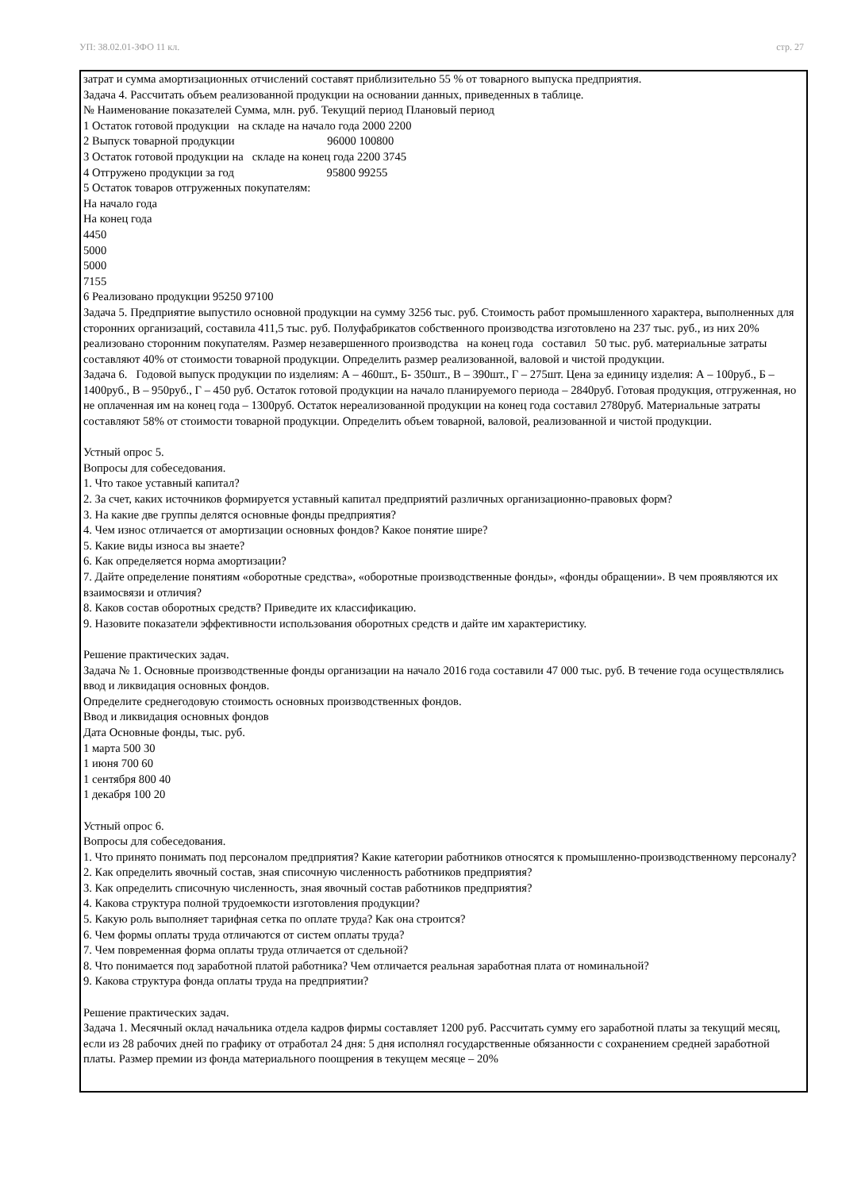УП: 38.02.01-ЗФО 11 кл. стр. 27
затрат и сумма амортизационных отчислений составят приблизительно 55 % от товарного выпуска предприятия.
Задача 4. Рассчитать объем реализованной продукции на основании данных, приведенных в таблице.
№ Наименование показателей Сумма, млн. руб. Текущий период Плановый период
1 Остаток готовой продукции на складе на начало года 2000 2200
2 Выпуск товарной продукции 96000 100800
3 Остаток готовой продукции на складе на конец года 2200 3745
4 Отгружено продукции за год 95800 99255
5 Остаток товаров отгруженных покупателям:
На начало года
На конец года
4450
5000
5000
7155
6 Реализовано продукции 95250 97100
Задача 5. Предприятие выпустило основной продукции на сумму 3256 тыс. руб. Стоимость работ промышленного характера, выполненных для сторонних организаций, составила 411,5 тыс. руб. Полуфабрикатов собственного производства изготовлено на 237 тыс. руб., из них 20% реализовано сторонним покупателям. Размер незавершенного производства на конец года составил 50 тыс. руб. материальные затраты составляют 40% от стоимости товарной продукции. Определить размер реализованной, валовой и чистой продукции.
Задача 6. Годовой выпуск продукции по изделиям: А – 460шт., Б- 350шт., В – 390шт., Г – 275шт. Цена за единицу изделия: А – 100руб., Б – 1400руб., В – 950руб., Г – 450 руб. Остаток готовой продукции на начало планируемого периода – 2840руб. Готовая продукция, отгруженная, но не оплаченная им на конец года – 1300руб. Остаток нереализованной продукции на конец года составил 2780руб. Материальные затраты составляют 58% от стоимости товарной продукции. Определить объем товарной, валовой, реализованной и чистой продукции.
Устный опрос 5.
Вопросы для собеседования.
1. Что такое уставный капитал?
2. За счет, каких источников формируется уставный капитал предприятий различных организационно-правовых форм?
3. На какие две группы делятся основные фонды предприятия?
4. Чем износ отличается от амортизации основных фондов? Какое понятие шире?
5. Какие виды износа вы знаете?
6. Как определяется норма амортизации?
7. Дайте определение понятиям «оборотные средства», «оборотные производственные фонды», «фонды обращении». В чем проявляются их взаимосвязи и отличия?
8. Каков состав оборотных средств? Приведите их классификацию.
9. Назовите показатели эффективности использования оборотных средств и дайте им характеристику.
Решение практических задач.
Задача № 1. Основные производственные фонды организации на начало 2016 года составили 47 000 тыс. руб. В течение года осуществлялись ввод и ликвидация основных фондов.
Определите среднегодовую стоимость основных производственных фондов.
Ввод и ликвидация основных фондов
Дата Основные фонды, тыс. руб.
1 марта 500 30
1 июня 700 60
1 сентября 800 40
1 декабря 100 20
Устный опрос 6.
Вопросы для собеседования.
1. Что принято понимать под персоналом предприятия? Какие категории работников относятся к промышленно-производственному персоналу?
2. Как определить явочный состав, зная списочную численность работников предприятия?
3. Как определить списочную численность, зная явочный состав работников предприятия?
4. Какова структура полной трудоемкости изготовления продукции?
5. Какую роль выполняет тарифная сетка по оплате труда? Как она строится?
6. Чем формы оплаты труда отличаются от систем оплаты труда?
7. Чем повременная форма оплаты труда отличается от сдельной?
8. Что понимается под заработной платой работника? Чем отличается реальная заработная плата от номинальной?
9. Какова структура фонда оплаты труда на предприятии?
Решение практических задач.
Задача 1. Месячный оклад начальника отдела кадров фирмы составляет 1200 руб. Рассчитать сумму его заработной платы за текущий месяц, если из 28 рабочих дней по графику от отработал 24 дня: 5 дня исполнял государственные обязанности с сохранением средней заработной платы. Размер премии из фонда материального поощрения в текущем месяце – 20%